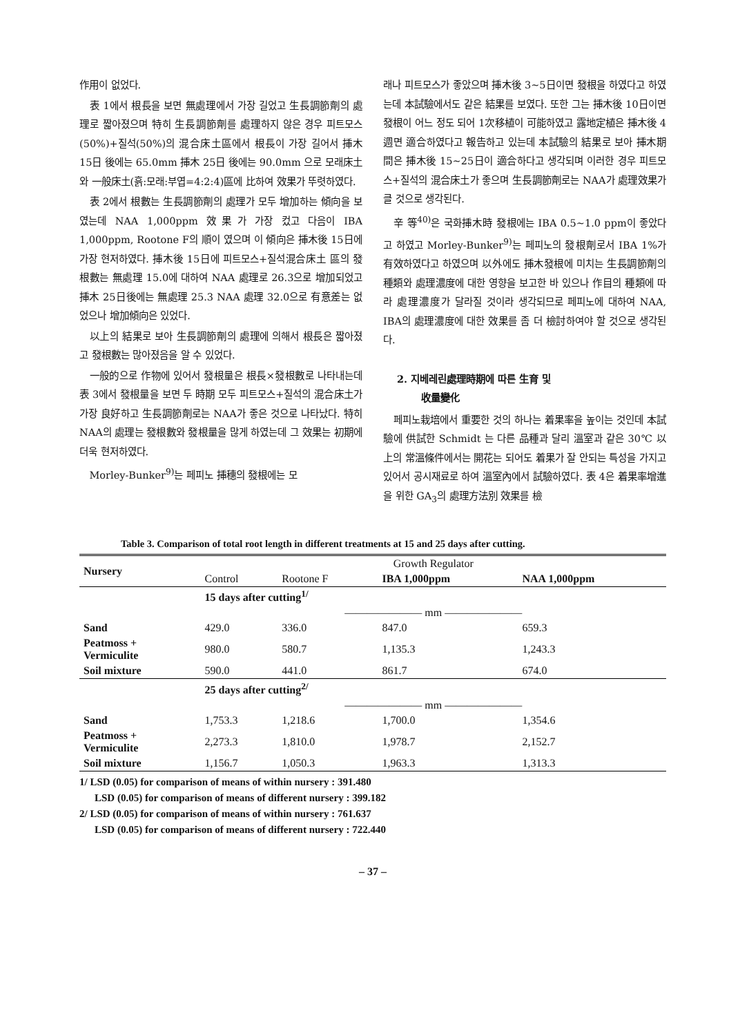作用이 없었다.
表 1에서 根長을 보면 無處理에서 가장 길었고 生長調節劑의 處理로 짧아졌으며 特히 生長調節劑를 處理하지 않은 경우 피트모스(50%)+질석(50%)의 混合床土區에서 根長이 가장 길어서 挿木 15日 後에는 65.0mm 挿木 25日 後에는 90.0mm 으로 모래床土와 一般床土(흙:모래:부엽=4:2:4)區에 比하여 效果가 뚜렷하였다.
表 2에서 根數는 生長調節劑의 處理가 모두 增加하는 傾向을 보였는데 NAA 1,000ppm 效果가 가장 컸고 다음이 IBA 1,000ppm, Rootone F의 順이 였으며 이 傾向은 挿木後 15日에 가장 현저하였다. 挿木後 15日에 피트모스+질석混合床土 區의 發根數는 無處理 15.0에 대하여 NAA 處理로 26.3으로 增加되었고 挿木 25日後에는 無處理 25.3 NAA 處理 32.0으로 有意差는 없었으나 增加傾向은 있었다.
以上의 結果로 보아 生長調節劑의 處理에 의해서 根長은 짧아졌고 發根數는 많아졌음을 알 수 있었다.
一般的으로 作物에 있어서 發根量은 根長×發根數로 나타내는데 表 3에서 發根量을 보면 두 時期 모두 피트모스+질석의 混合床土가 가장 良好하고 生長調節劑로는 NAA가 좋은 것으로 나타났다. 特히 NAA의 處理는 發根數와 發根量을 많게 하였는데 그 效果는 初期에 더욱 현저하였다.
Morley-Bunker<sup>9)</sup>는 페피노 挿穗의 發根에는 모
래나 피트모스가 좋았으며 挿木後 3~5日이면 發根을 하였다고 하였는데 本試驗에서도 같은 結果를 보였다. 또한 그는 挿木後 10日이면 發根이 어느 정도 되어 1次移植이 可能하였고 露地定植은 挿木後 4週면 適合하였다고 報告하고 있는데 本試驗의 結果로 보아 挿木期間은 挿木後 15~25日이 適合하다고 생각되며 이러한 경우 피트모스+질석의 混合床土가 좋으며 生長調節劑로는 NAA가 處理效果가 클 것으로 생각된다.
辛 等<sup>40)</sup>은 국화挿木時 發根에는 IBA 0.5~1.0 ppm이 좋았다고 하였고 Morley-Bunker<sup>9)</sup>는 페피노의 發根劑로서 IBA 1%가 有效하였다고 하였으며 以外에도 挿木發根에 미치는 生長調節劑의 種類와 處理濃度에 대한 영향을 보고한 바 있으나 作目의 種類에 따라 處理濃度가 달라질 것이라 생각되므로 페피노에 대하여 NAA, IBA의 處理濃度에 대한 效果를 좀 더 檢討하여야 할 것으로 생각된다.
2. 지베레린處理時期에 따른 生育 및
收量變化
페피노栽培에서 重要한 것의 하나는 着果率을 높이는 것인데 本試驗에 供試한 Schmidt 는 다른 品種과 달리 溫室과 같은 30℃ 以上의 常溫條件에서는 開花는 되어도 着果가 잘 안되는 특성을 가지고 있어서 공시재료로 하여 溫室內에서 試驗하였다. 表 4은 着果率增進을 위한 GA<sub>3</sub>의 處理方法別 效果를 檢
Table 3. Comparison of total root length in different treatments at 15 and 25 days after cutting.
| Nursery | Growth Regulator | | | |
| --- | --- | --- | --- | --- |
| | Control | Rootone F | IBA 1,000ppm | NAA 1,000ppm |
| | 15 days after cutting<sup>1/</sup> | | | |
| | ——————— mm ——————— | | | |
| Sand | 429.0 | 336.0 | 847.0 | 659.3 |
| Peatmoss + Vermiculite | 980.0 | 580.7 | 1,135.3 | 1,243.3 |
| Soil mixture | 590.0 | 441.0 | 861.7 | 674.0 |
| | 25 days after cutting<sup>2/</sup> | | | |
| | ——————— mm ——————— | | | |
| Sand | 1,753.3 | 1,218.6 | 1,700.0 | 1,354.6 |
| Peatmoss + Vermiculite | 2,273.3 | 1,810.0 | 1,978.7 | 2,152.7 |
| Soil mixture | 1,156.7 | 1,050.3 | 1,963.3 | 1,313.3 |
1/ LSD (0.05) for comparison of means of within nursery : 391.480
LSD (0.05) for comparison of means of different nursery : 399.182
2/ LSD (0.05) for comparison of means of within nursery : 761.637
LSD (0.05) for comparison of means of different nursery : 722.440
– 37 –